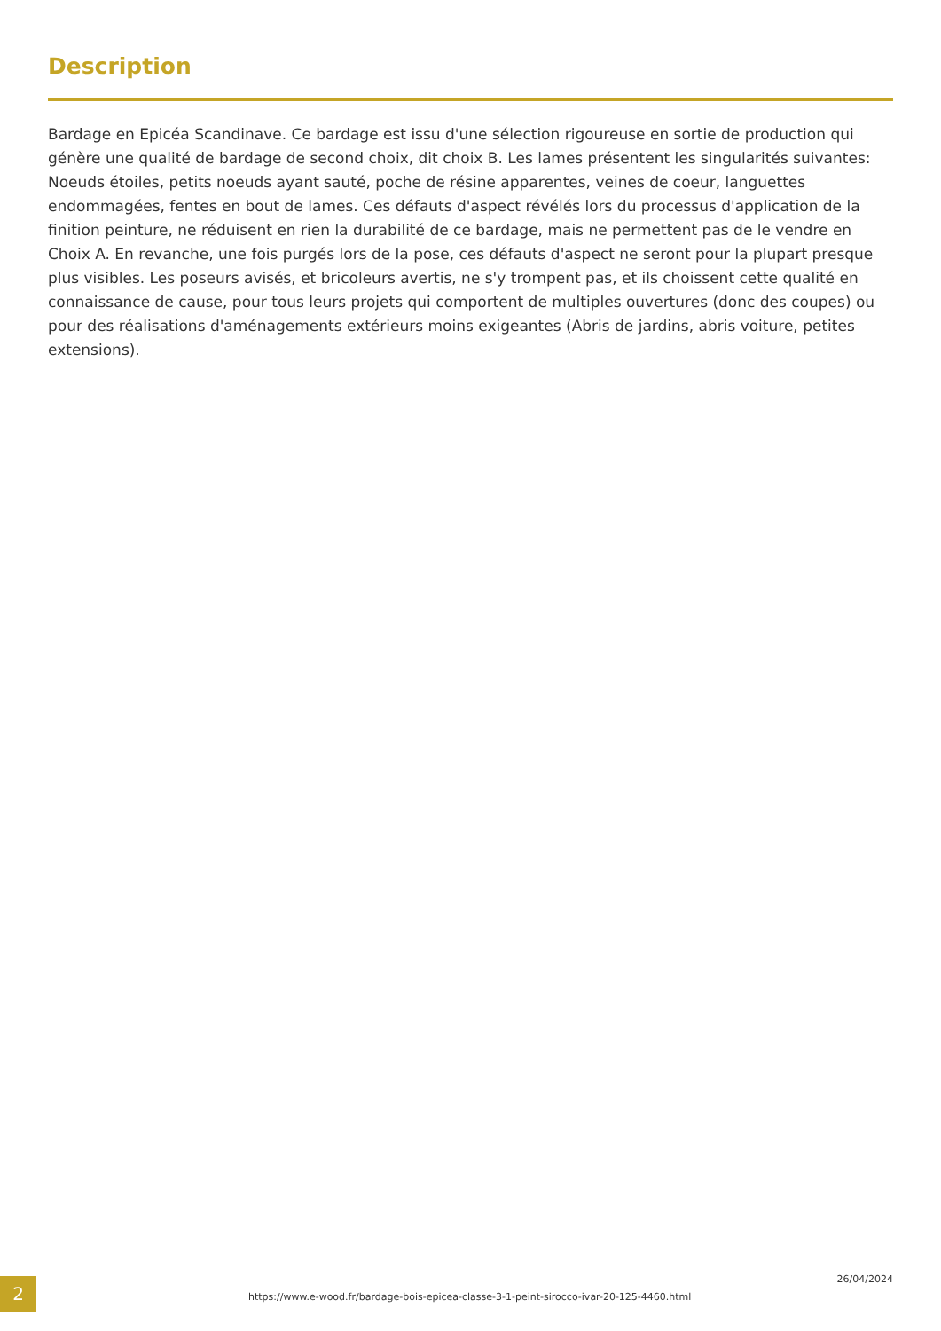Description
Bardage en Epicéa Scandinave. Ce bardage est issu d'une sélection rigoureuse en sortie de production qui génère une qualité de bardage de second choix, dit choix B. Les lames présentent les singularités suivantes: Noeuds étoiles, petits noeuds ayant sauté, poche de résine apparentes, veines de coeur, languettes endommagées, fentes en bout de lames. Ces défauts d'aspect révélés lors du processus d'application de la finition peinture, ne réduisent en rien la durabilité de ce bardage, mais ne permettent pas de le vendre en Choix A. En revanche, une fois purgés lors de la pose, ces défauts d'aspect ne seront pour la plupart presque plus visibles. Les poseurs avisés, et bricoleurs avertis, ne s'y trompent pas, et ils choissent cette qualité en connaissance de cause, pour tous leurs projets qui comportent de multiples ouvertures (donc des coupes) ou pour des réalisations d'aménagements extérieurs moins exigeantes (Abris de jardins, abris voiture, petites extensions).
2
https://www.e-wood.fr/bardage-bois-epicea-classe-3-1-peint-sirocco-ivar-20-125-4460.html
26/04/2024